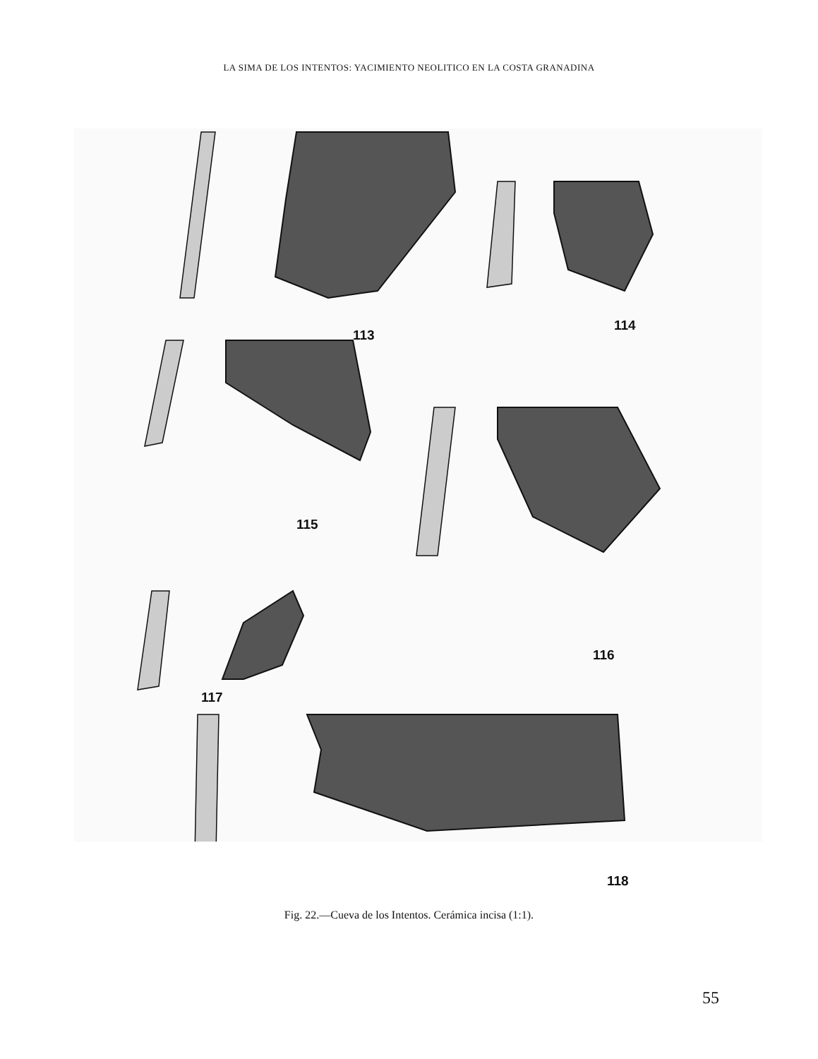LA SIMA DE LOS INTENTOS: YACIMIENTO NEOLITICO EN LA COSTA GRANADINA
113
114
115
116
117
118
Fig. 22.—Cueva de los Intentos. Cerámica incisa (1:1).
55